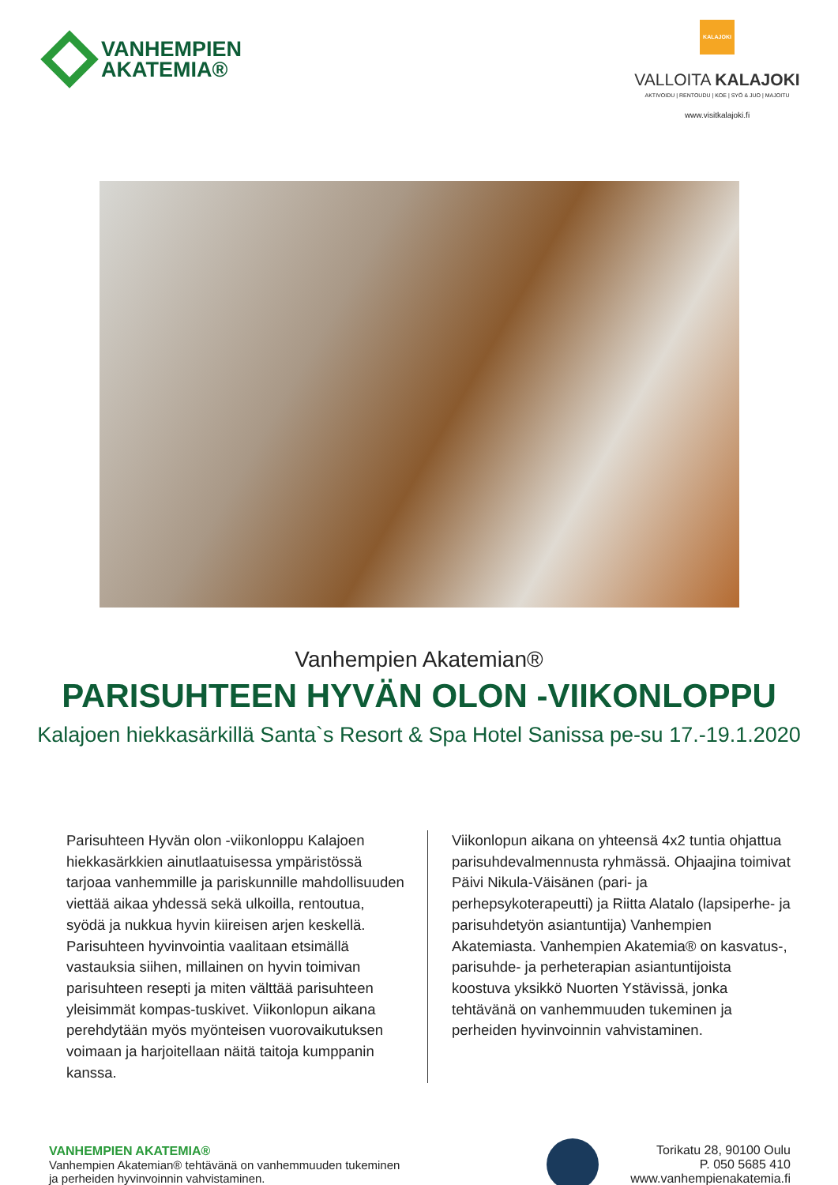VANHEMPIEN
AKATEMIA®
KALAJOKI
VALLOITA KALAJOKI
AKTIVOIDU | RENTOUDU | KOE | SYÖ & JUO | MAJOITU
www.visitkalajoki.fi
Vanhempien Akatemian®
PARISUHTEEN HYVÄN OLON -VIIKONLOPPU
Kalajoen hiekkasärkillä Santa`s Resort & Spa Hotel Sanissa pe-su 17.-19.1.2020
Parisuhteen Hyvän olon -viikonloppu Kalajoen hiekkasärkkien ainutlaatuisessa ympäristössä tarjoaa vanhemmille ja pariskunnille mahdollisuuden viettää aikaa yhdessä sekä ulkoilla, rentoutua, syödä ja nukkua hyvin kiireisen arjen keskellä. Parisuhteen hyvinvointia vaalitaan etsimällä vastauksia siihen, millainen on hyvin toimivan parisuhteen resepti ja miten välttää parisuhteen yleisimmät kompas-tuskivet. Viikonlopun aikana perehdytään myös myönteisen vuorovaikutuksen voimaan ja harjoitellaan näitä taitoja kumppanin kanssa.
Viikonlopun aikana on yhteensä 4x2 tuntia ohjattua parisuhdevalmennusta ryhmässä. Ohjaajina toimivat Päivi Nikula-Väisänen (pari- ja perhepsykoterapeutti) ja Riitta Alatalo (lapsiperhe- ja parisuhdetyön asiantuntija) Vanhempien Akatemiasta. Vanhempien Akatemia® on kasvatus-, parisuhde- ja perheterapian asiantuntijoista koostuva yksikkö Nuorten Ystävissä, jonka tehtävänä on vanhemmuuden tukeminen ja perheiden hyvinvoinnin vahvistaminen.
VANHEMPIEN AKATEMIA®
Vanhempien Akatemian® tehtävänä on vanhemmuuden tukeminen
ja perheiden hyvinvoinnin vahvistaminen.
Torikatu 28, 90100 Oulu
P. 050 5685 410
www.vanhempienakatemia.fi